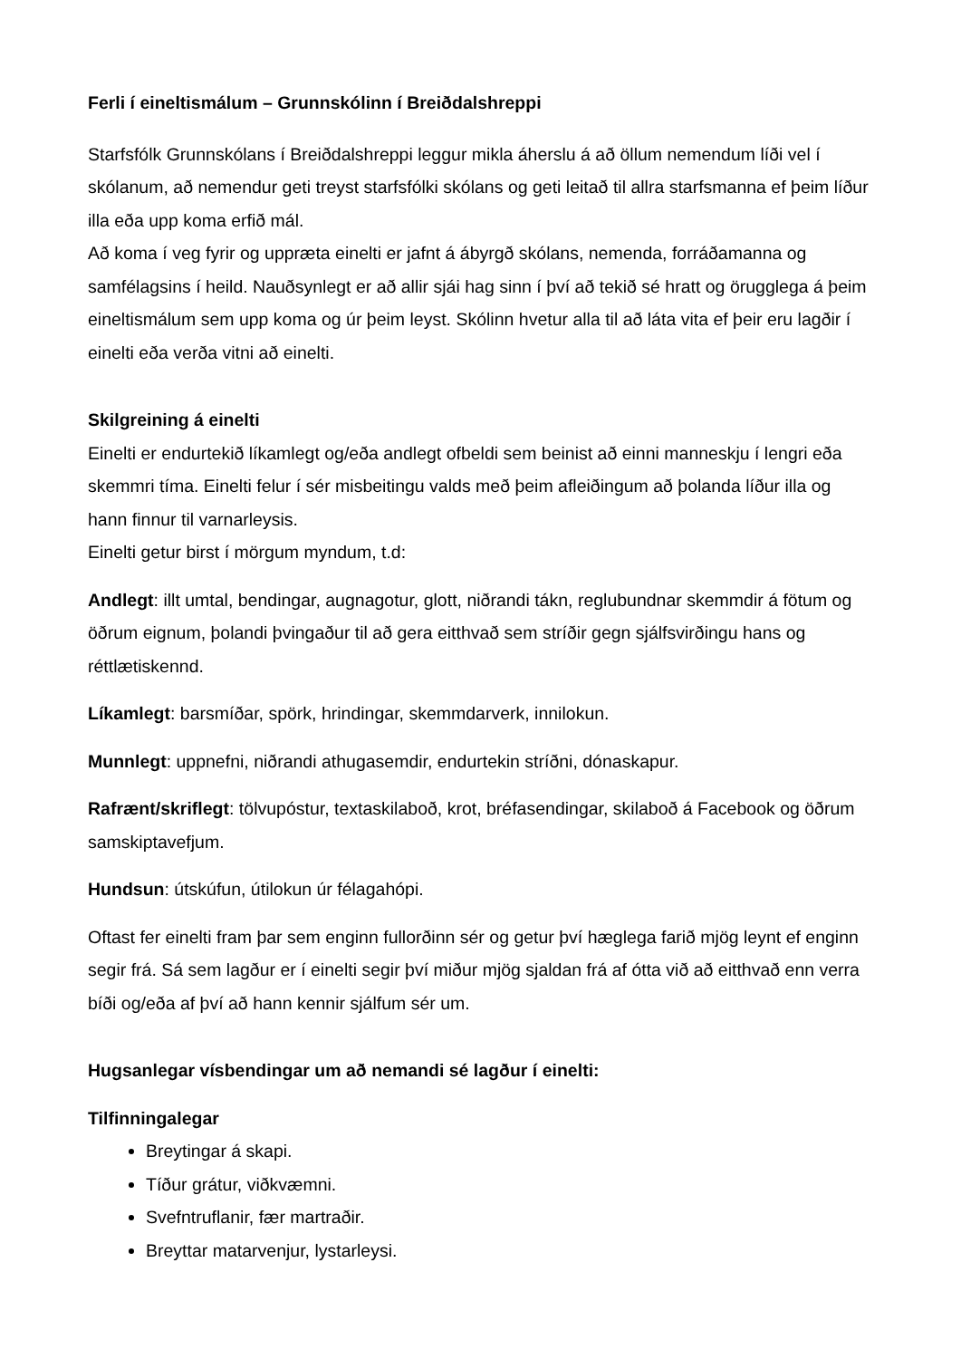Ferli í eineltismálum – Grunnskólinn í Breiðdalshreppi
Starfsfólk Grunnskólans í Breiðdalshreppi leggur mikla áherslu á að öllum nemendum líði vel í skólanum, að nemendur geti treyst starfsfólki skólans og geti leitað til allra starfsmanna ef þeim líður illa eða upp koma erfið mál.
Að koma í veg fyrir og uppræta einelti er jafnt á ábyrgð skólans, nemenda, forráðamanna og samfélagsins í heild. Nauðsynlegt er að allir sjái hag sinn í því að tekið sé hratt og örugglega á þeim eineltismálum sem upp koma og úr þeim leyst. Skólinn hvetur alla til að láta vita ef þeir eru lagðir í einelti eða verða vitni að einelti.
Skilgreining á einelti
Einelti er endurtekið líkamlegt og/eða andlegt ofbeldi sem beinist að einni manneskju í lengri eða skemmri tíma. Einelti felur í sér misbeitingu valds með þeim afleiðingum að þolanda líður illa og hann finnur til varnarleysis.
Einelti getur birst í mörgum myndum, t.d:
Andlegt: illt umtal, bendingar, augnagotur, glott, niðrandi tákn, reglubundnar skemmdir á fötum og öðrum eignum, þolandi þvingaður til að gera eitthvað sem stríðir gegn sjálfsvirðingu hans og réttlætiskennd.
Líkamlegt: barsmíðar, spörk, hrindingar, skemmdarverk, innilokun.
Munnlegt: uppnefni, niðrandi athugasemdir, endurtekin stríðni, dónaskapur.
Rafrænt/skriflegt: tölvupóstur, textaskilaboð, krot, bréfasendingar, skilaboð á Facebook og öðrum samskiptavefjum.
Hundsun: útskúfun, útilokun úr félagahópi.
Oftast fer einelti fram þar sem enginn fullorðinn sér og getur því hæglega farið mjög leynt ef enginn segir frá. Sá sem lagður er í einelti segir því miður mjög sjaldan frá af ótta við að eitthvað enn verra bíði og/eða af því að hann kennir sjálfum sér um.
Hugsanlegar vísbendingar um að nemandi sé lagður í einelti:
Tilfinningalegar
Breytingar á skapi.
Tíður grátur, viðkvæmni.
Svefntruflanir, fær martraðir.
Breyttar matarvenjur, lystarleysi.